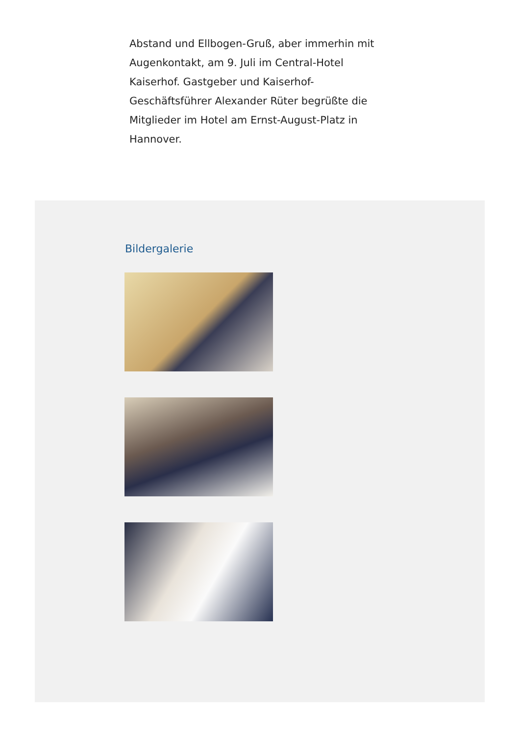Abstand und Ellbogen-Gruß, aber immerhin mit Augenkontakt, am 9. Juli im Central-Hotel Kaiserhof. Gastgeber und Kaiserhof-Geschäftsführer Alexander Rüter begrüßte die Mitglieder im Hotel am Ernst-August-Platz in Hannover.
Bildergalerie